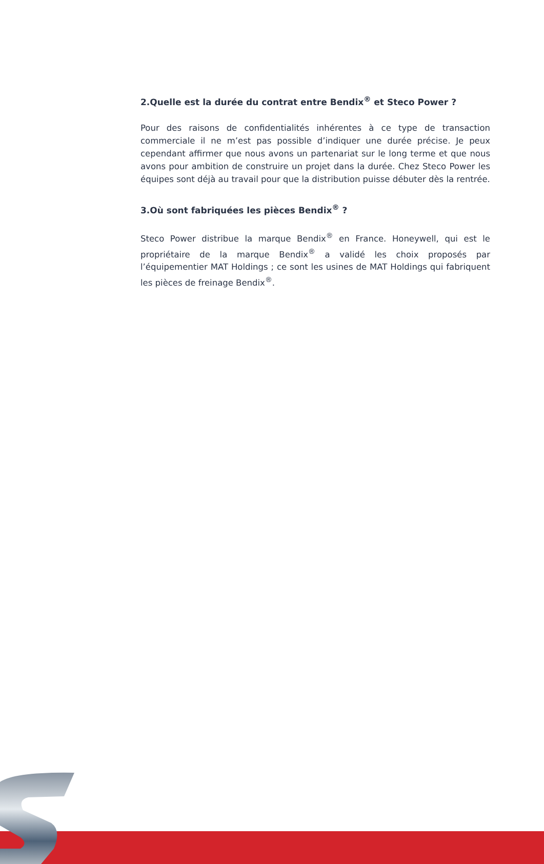2.Quelle est la durée du contrat entre Bendix<sup>®</sup> et Steco Power ?
Pour des raisons de confidentialités inhérentes à ce type de transaction commerciale il ne m’est pas possible d’indiquer une durée précise. Je peux cependant affirmer que nous avons un partenariat sur le long terme et que nous avons pour ambition de construire un projet dans la durée. Chez Steco Power les équipes sont déjà au travail pour que la distribution puisse débuter dès la rentrée.
3.Où sont fabriquées les pièces Bendix<sup>®</sup> ?
Steco Power distribue la marque Bendix<sup>®</sup> en France. Honeywell, qui est le propriétaire de la marque Bendix<sup>®</sup> a validé les choix proposés par l’équipementier MAT Holdings ; ce sont les usines de MAT Holdings qui fabriquent les pièces de freinage Bendix<sup>®</sup>.